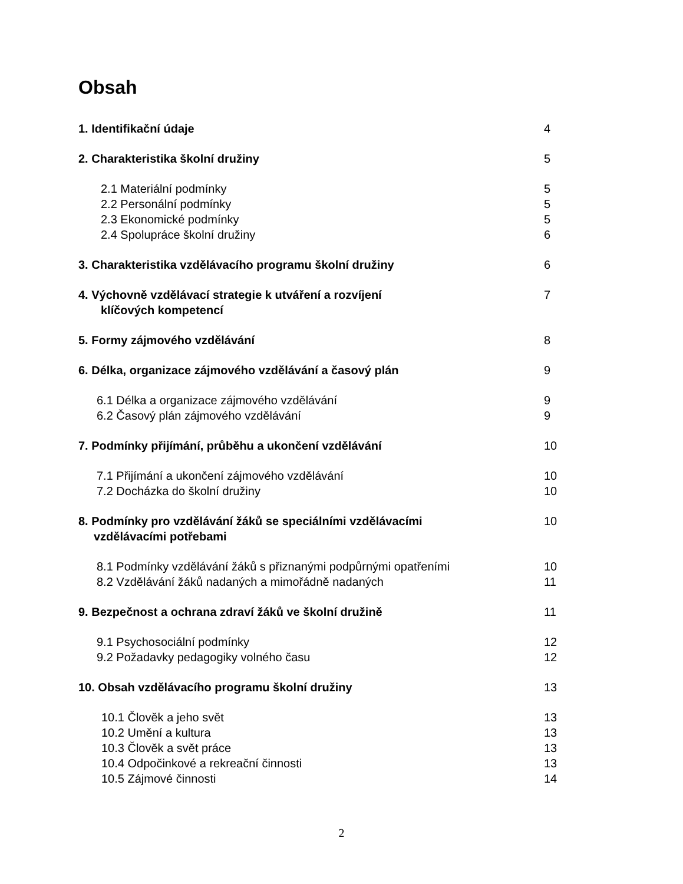Obsah
1. Identifikační údaje 4
2. Charakteristika školní družiny 5
2.1 Materiální podmínky 5
2.2 Personální podmínky 5
2.3 Ekonomické podmínky 5
2.4 Spolupráce školní družiny 6
3. Charakteristika vzdělávacího programu školní družiny 6
4. Výchovně vzdělávací strategie k utváření a rozvíjení
klíčových kompetencí 7
5. Formy zájmového vzdělávání 8
6. Délka, organizace zájmového vzdělávání a časový plán 9
6.1 Délka a organizace zájmového vzdělávání 9
6.2 Časový plán zájmového vzdělávání 9
7. Podmínky přijímání, průběhu a ukončení vzdělávání 10
7.1 Přijímání a ukončení zájmového vzdělávání 10
7.2 Docházka do školní družiny 10
8. Podmínky pro vzdělávání žáků se speciálními vzdělávacími
vzdělávacími potřebami 10
8.1 Podmínky vzdělávání žáků s přiznanými podpůrnými opatřeními 10
8.2 Vzdělávání žáků nadaných a mimořádně nadaných 11
9. Bezpečnost a ochrana zdraví žáků ve školní družině 11
9.1 Psychosociální podmínky 12
9.2 Požadavky pedagogiky volného času 12
10. Obsah vzdělávacího programu školní družiny 13
10.1 Člověk a jeho svět 13
10.2 Umění a kultura 13
10.3 Člověk a svět práce 13
10.4 Odpočinkové a rekreační činnosti 13
10.5 Zájmové činnosti 14
2